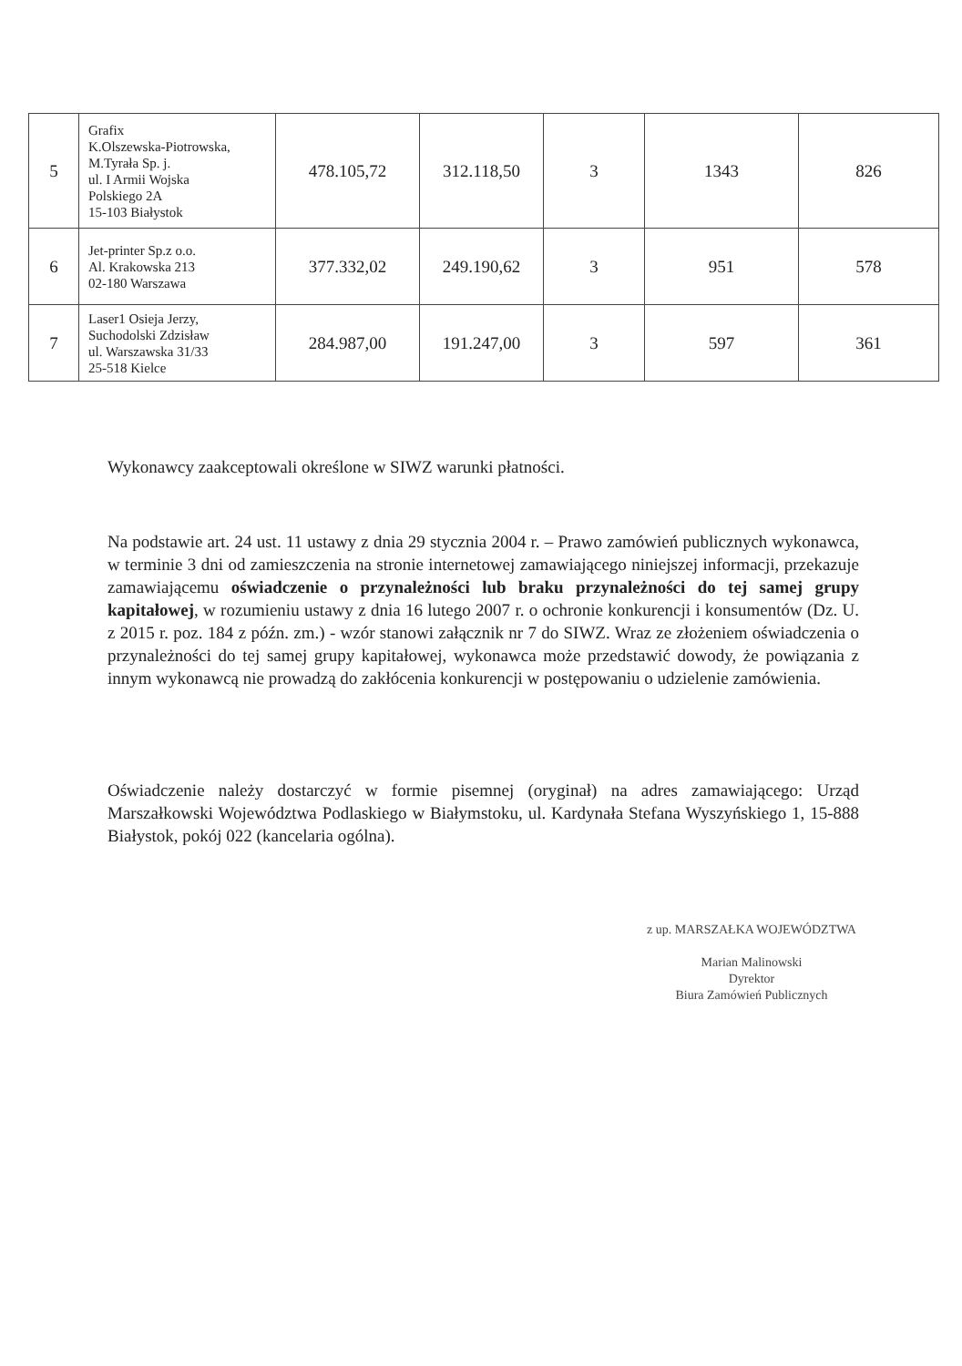| 5 | Grafix K.Olszewska-Piotrowska, M.Tyrała Sp. j. ul. I Armii Wojska Polskiego 2A 15-103 Białystok | 478.105,72 | 312.118,50 | 3 | 1343 | 826 |
| 6 | Jet-printer Sp.z o.o. Al. Krakowska 213 02-180 Warszawa | 377.332,02 | 249.190,62 | 3 | 951 | 578 |
| 7 | Laser1 Osieja Jerzy, Suchodolski Zdzisław ul. Warszawska 31/33 25-518 Kielce | 284.987,00 | 191.247,00 | 3 | 597 | 361 |
Wykonawcy zaakceptowali określone w SIWZ warunki płatności.
Na podstawie art. 24 ust. 11 ustawy z dnia 29 stycznia 2004 r. – Prawo zamówień publicznych wykonawca, w terminie 3 dni od zamieszczenia na stronie internetowej zamawiającego niniejszej informacji, przekazuje zamawiającemu oświadczenie o przynależności lub braku przynależności do tej samej grupy kapitałowej, w rozumieniu ustawy z dnia 16 lutego 2007 r. o ochronie konkurencji i konsumentów (Dz. U. z 2015 r. poz. 184 z późn. zm.) - wzór stanowi załącznik nr 7 do SIWZ. Wraz ze złożeniem oświadczenia o przynależności do tej samej grupy kapitałowej, wykonawca może przedstawić dowody, że powiązania z innym wykonawcą nie prowadzą do zakłócenia konkurencji w postępowaniu o udzielenie zamówienia.
Oświadczenie należy dostarczyć w formie pisemnej (oryginał) na adres zamawiającego: Urząd Marszałkowski Województwa Podlaskiego w Białymstoku, ul. Kardynała Stefana Wyszyńskiego 1, 15-888 Białystok, pokój 022 (kancelaria ogólna).
z up. MARSZAŁKA WOJEWÓDZTWA
Marian Malinowski
Dyrektor
Biura Zamówień Publicznych